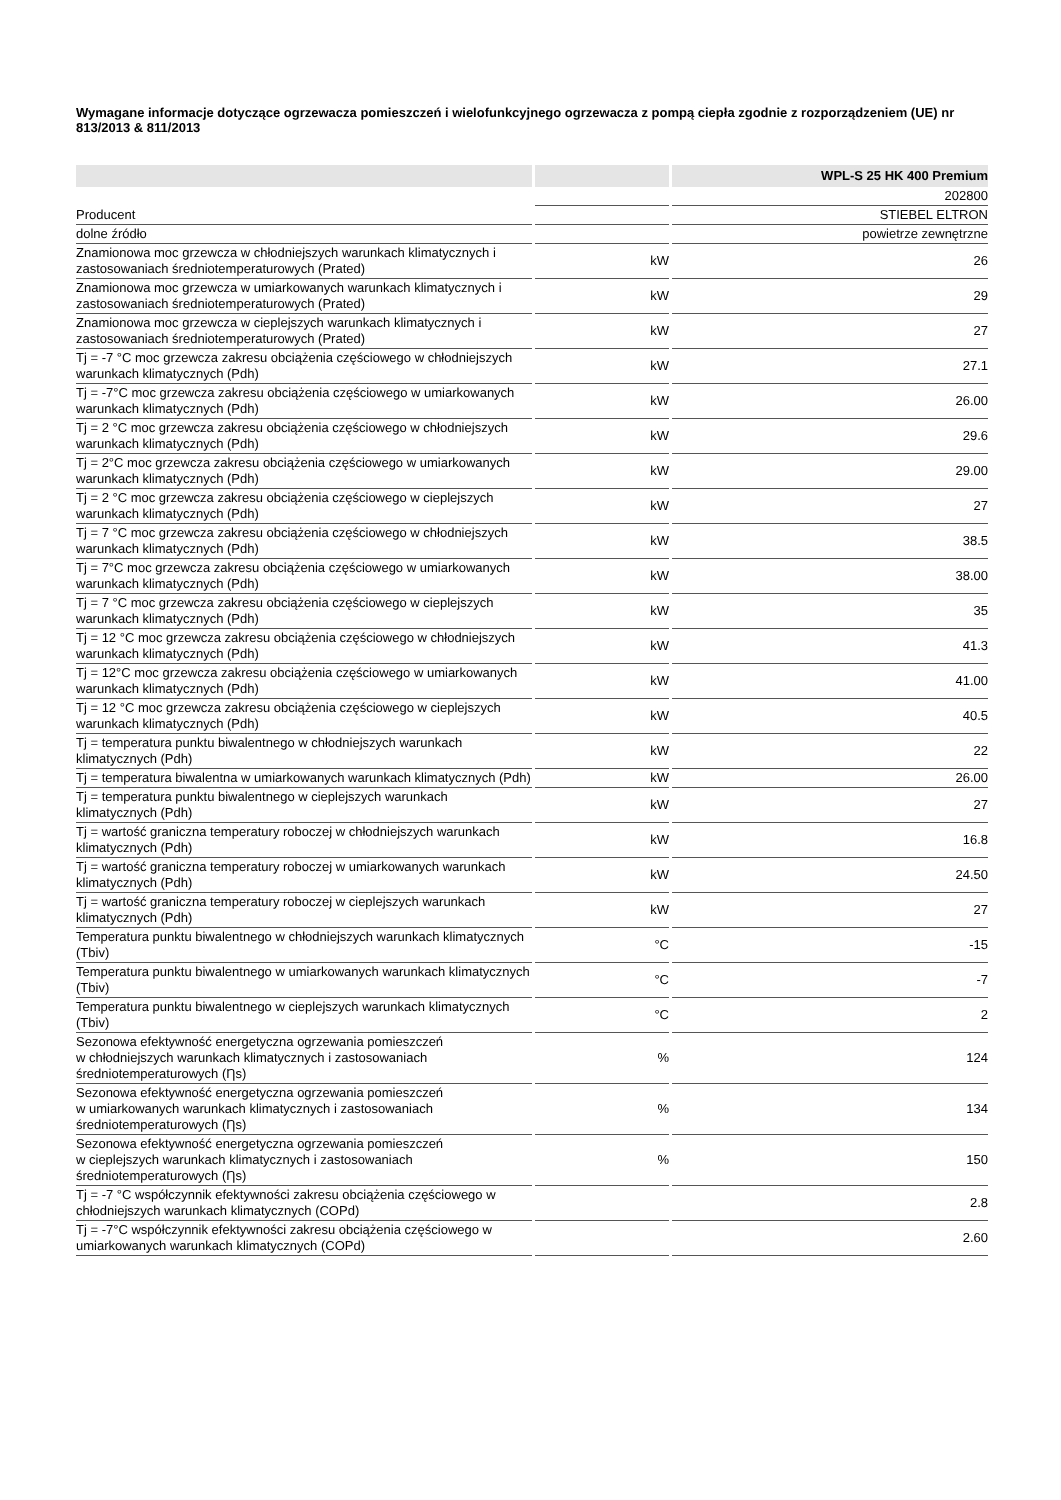Wymagane informacje dotyczące ogrzewacza pomieszczeń i wielofunkcyjnego ogrzewacza z pompą ciepła zgodnie z rozporządzeniem (UE) nr 813/2013 & 811/2013
| | | WPL-S 25 HK 400 Premium |
| --- | --- | --- |
| | | 202800 |
| Producent | | STIEBEL ELTRON |
| dolne źródło | | powietrze zewnętrzne |
| Znamionowa moc grzewcza w chłodniejszych warunkach klimatycznych i zastosowaniach średniotemperaturowych (Prated) | kW | 26 |
| Znamionowa moc grzewcza w umiarkowanych warunkach klimatycznych i zastosowaniach średniotemperaturowych (Prated) | kW | 29 |
| Znamionowa moc grzewcza w cieplejszych warunkach klimatycznych i zastosowaniach średniotemperaturowych (Prated) | kW | 27 |
| Tj = -7 °C moc grzewcza zakresu obciążenia częściowego w chłodniejszych warunkach klimatycznych (Pdh) | kW | 27.1 |
| Tj = -7°C moc grzewcza zakresu obciążenia częściowego w umiarkowanych warunkach klimatycznych (Pdh) | kW | 26.00 |
| Tj = 2 °C moc grzewcza zakresu obciążenia częściowego w chłodniejszych warunkach klimatycznych (Pdh) | kW | 29.6 |
| Tj = 2°C moc grzewcza zakresu obciążenia częściowego w umiarkowanych warunkach klimatycznych (Pdh) | kW | 29.00 |
| Tj = 2 °C moc grzewcza zakresu obciążenia częściowego w cieplejszych warunkach klimatycznych (Pdh) | kW | 27 |
| Tj = 7 °C moc grzewcza zakresu obciążenia częściowego w chłodniejszych warunkach klimatycznych (Pdh) | kW | 38.5 |
| Tj = 7°C moc grzewcza zakresu obciążenia częściowego w umiarkowanych warunkach klimatycznych (Pdh) | kW | 38.00 |
| Tj = 7 °C moc grzewcza zakresu obciążenia częściowego w cieplejszych warunkach klimatycznych (Pdh) | kW | 35 |
| Tj = 12 °C moc grzewcza zakresu obciążenia częściowego w chłodniejszych warunkach klimatycznych (Pdh) | kW | 41.3 |
| Tj = 12°C moc grzewcza zakresu obciążenia częściowego w umiarkowanych warunkach klimatycznych (Pdh) | kW | 41.00 |
| Tj = 12 °C moc grzewcza zakresu obciążenia częściowego w cieplejszych warunkach klimatycznych (Pdh) | kW | 40.5 |
| Tj = temperatura punktu biwalentnego w chłodniejszych warunkach klimatycznych (Pdh) | kW | 22 |
| Tj = temperatura biwalentna w umiarkowanych warunkach klimatycznych (Pdh) | kW | 26.00 |
| Tj = temperatura punktu biwalentnego w cieplejszych warunkach klimatycznych (Pdh) | kW | 27 |
| Tj = wartość graniczna temperatury roboczej w chłodniejszych warunkach klimatycznych (Pdh) | kW | 16.8 |
| Tj = wartość graniczna temperatury roboczej w umiarkowanych warunkach klimatycznych (Pdh) | kW | 24.50 |
| Tj = wartość graniczna temperatury roboczej w cieplejszych warunkach klimatycznych (Pdh) | kW | 27 |
| Temperatura punktu biwalentnego w chłodniejszych warunkach klimatycznych (Tbiv) | °C | -15 |
| Temperatura punktu biwalentnego w umiarkowanych warunkach klimatycznych (Tbiv) | °C | -7 |
| Temperatura punktu biwalentnego w cieplejszych warunkach klimatycznych (Tbiv) | °C | 2 |
| Sezonowa efektywność energetyczna ogrzewania pomieszczeń w chłodniejszych warunkach klimatycznych i zastosowaniach średniotemperaturowych (Ƞs) | % | 124 |
| Sezonowa efektywność energetyczna ogrzewania pomieszczeń w umiarkowanych warunkach klimatycznych i zastosowaniach średniotemperaturowych (Ƞs) | % | 134 |
| Sezonowa efektywność energetyczna ogrzewania pomieszczeń w cieplejszych warunkach klimatycznych i zastosowaniach średniotemperaturowych (Ƞs) | % | 150 |
| Tj = -7 °C współczynnik efektywności zakresu obciążenia częściowego w chłodniejszych warunkach klimatycznych (COPd) | | 2.8 |
| Tj = -7°C współczynnik efektywności zakresu obciążenia częściowego w umiarkowanych warunkach klimatycznych (COPd) | | 2.60 |